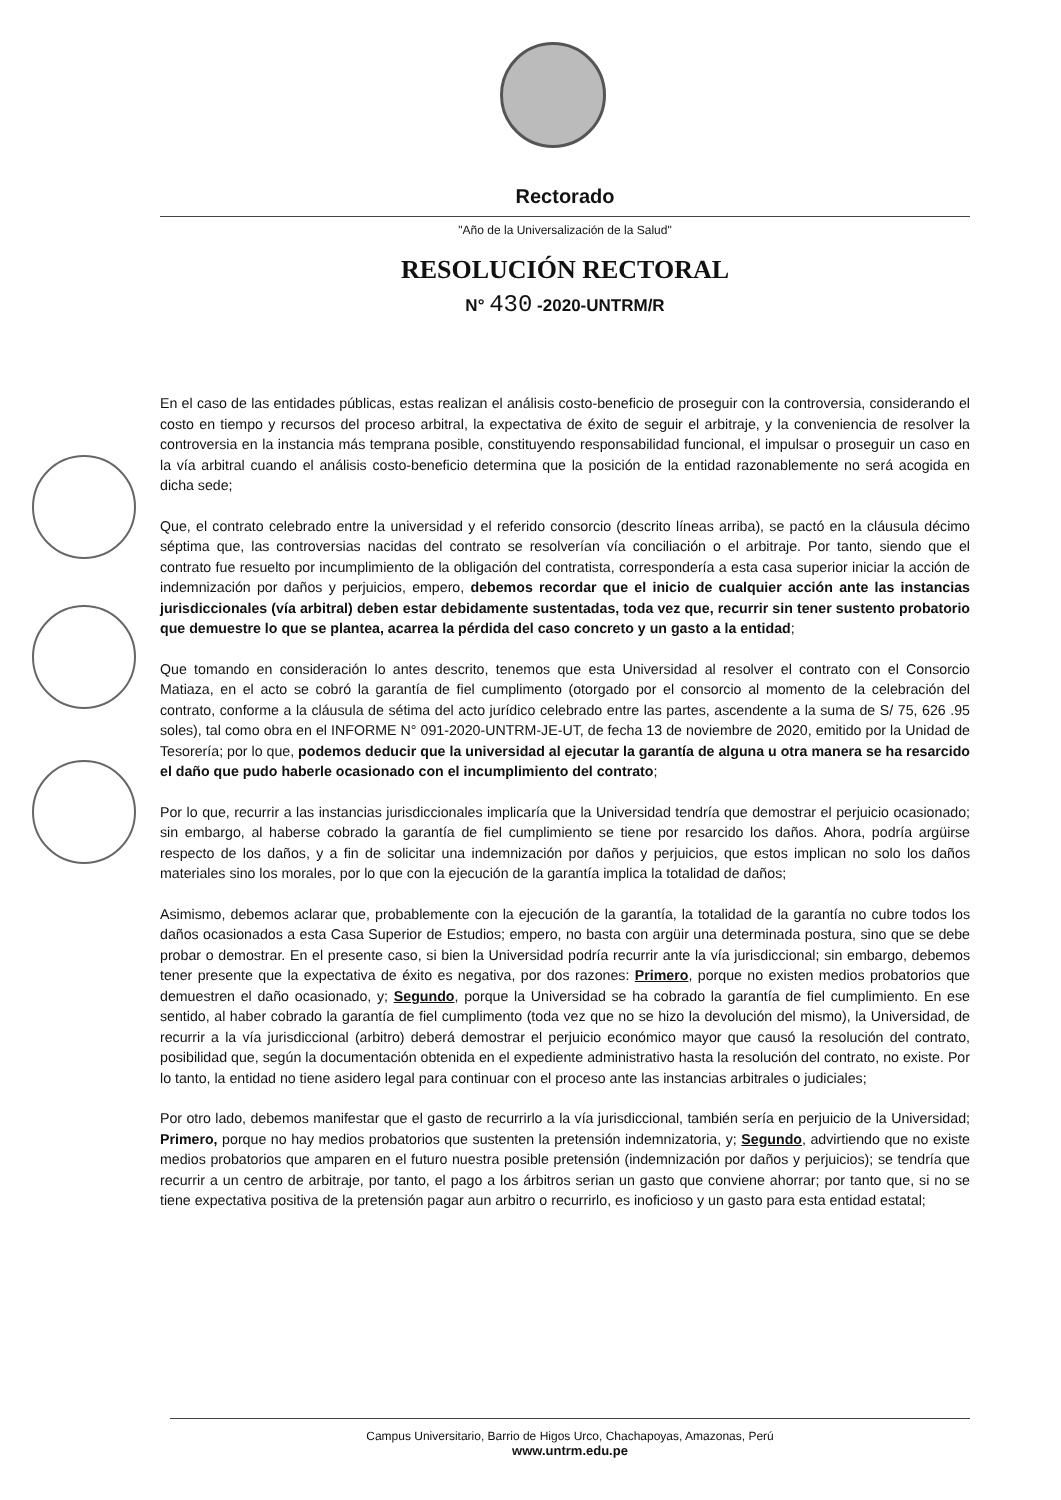Rectorado
"Año de la Universalización de la Salud"
RESOLUCIÓN RECTORAL
N° 430 -2020-UNTRM/R
En el caso de las entidades públicas, estas realizan el análisis costo-beneficio de proseguir con la controversia, considerando el costo en tiempo y recursos del proceso arbitral, la expectativa de éxito de seguir el arbitraje, y la conveniencia de resolver la controversia en la instancia más temprana posible, constituyendo responsabilidad funcional, el impulsar o proseguir un caso en la vía arbitral cuando el análisis costo-beneficio determina que la posición de la entidad razonablemente no será acogida en dicha sede;
Que, el contrato celebrado entre la universidad y el referido consorcio (descrito líneas arriba), se pactó en la cláusula décimo séptima que, las controversias nacidas del contrato se resolverían vía conciliación o el arbitraje. Por tanto, siendo que el contrato fue resuelto por incumplimiento de la obligación del contratista, correspondería a esta casa superior iniciar la acción de indemnización por daños y perjuicios, empero, debemos recordar que el inicio de cualquier acción ante las instancias jurisdiccionales (vía arbitral) deben estar debidamente sustentadas, toda vez que, recurrir sin tener sustento probatorio que demuestre lo que se plantea, acarrea la pérdida del caso concreto y un gasto a la entidad;
Que tomando en consideración lo antes descrito, tenemos que esta Universidad al resolver el contrato con el Consorcio Matiaza, en el acto se cobró la garantía de fiel cumplimento (otorgado por el consorcio al momento de la celebración del contrato, conforme a la cláusula de sétima del acto jurídico celebrado entre las partes, ascendente a la suma de S/ 75, 626 .95 soles), tal como obra en el INFORME N° 091-2020-UNTRM-JE-UT, de fecha 13 de noviembre de 2020, emitido por la Unidad de Tesorería; por lo que, podemos deducir que la universidad al ejecutar la garantía de alguna u otra manera se ha resarcido el daño que pudo haberle ocasionado con el incumplimiento del contrato;
Por lo que, recurrir a las instancias jurisdiccionales implicaría que la Universidad tendría que demostrar el perjuicio ocasionado; sin embargo, al haberse cobrado la garantía de fiel cumplimiento se tiene por resarcido los daños. Ahora, podría argüirse respecto de los daños, y a fin de solicitar una indemnización por daños y perjuicios, que estos implican no solo los daños materiales sino los morales, por lo que con la ejecución de la garantía implica la totalidad de daños;
Asimismo, debemos aclarar que, probablemente con la ejecución de la garantía, la totalidad de la garantía no cubre todos los daños ocasionados a esta Casa Superior de Estudios; empero, no basta con argüir una determinada postura, sino que se debe probar o demostrar. En el presente caso, si bien la Universidad podría recurrir ante la vía jurisdiccional; sin embargo, debemos tener presente que la expectativa de éxito es negativa, por dos razones: Primero, porque no existen medios probatorios que demuestren el daño ocasionado, y; Segundo, porque la Universidad se ha cobrado la garantía de fiel cumplimiento. En ese sentido, al haber cobrado la garantía de fiel cumplimento (toda vez que no se hizo la devolución del mismo), la Universidad, de recurrir a la vía jurisdiccional (arbitro) deberá demostrar el perjuicio económico mayor que causó la resolución del contrato, posibilidad que, según la documentación obtenida en el expediente administrativo hasta la resolución del contrato, no existe. Por lo tanto, la entidad no tiene asidero legal para continuar con el proceso ante las instancias arbitrales o judiciales;
Por otro lado, debemos manifestar que el gasto de recurrirlo a la vía jurisdiccional, también sería en perjuicio de la Universidad; Primero, porque no hay medios probatorios que sustenten la pretensión indemnizatoria, y; Segundo, advirtiendo que no existe medios probatorios que amparen en el futuro nuestra posible pretensión (indemnización por daños y perjuicios); se tendría que recurrir a un centro de arbitraje, por tanto, el pago a los árbitros serian un gasto que conviene ahorrar; por tanto que, si no se tiene expectativa positiva de la pretensión pagar aun arbitro o recurrirlo, es inoficioso y un gasto para esta entidad estatal;
Campus Universitario, Barrio de Higos Urco, Chachapoyas, Amazonas, Perú
www.untrm.edu.pe